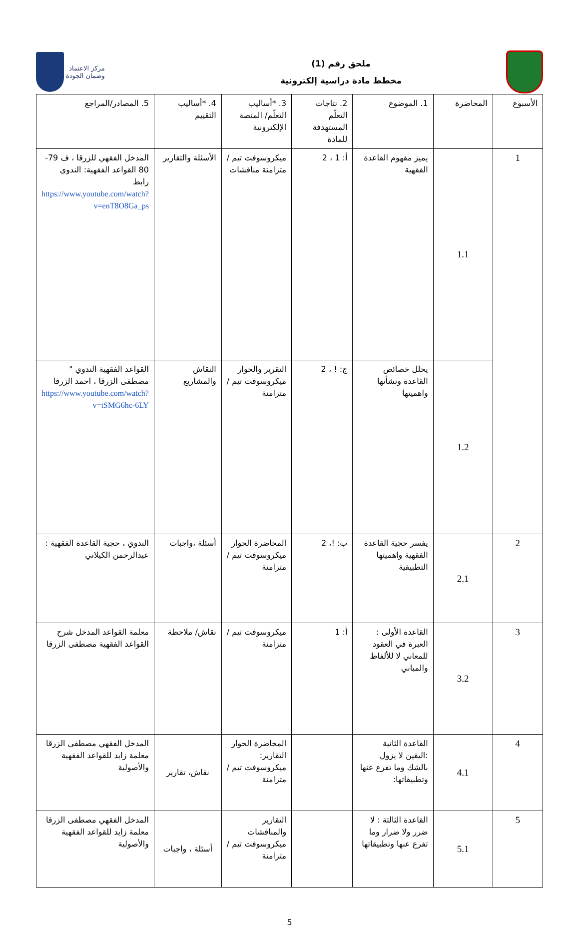مركز الاعتماد
وضمان الجودة
ملحق رقم (1)
مخطط مادة دراسية إلكترونية
| الأسبوع | المحاضرة | 1. الموضوع | 2. نتاجات التعلّم المستهدفة للمادة | 3. *أساليب التعلّم/ المنصة الإلكترونية | 4. *أساليب التقييم | 5. المصادر/المراجع |
| --- | --- | --- | --- | --- | --- | --- |
| 1 | 1.1 | يميز مفهوم القاعدة الفقهية | أ: 1 ، 2 | ميكروسوفت تيم / متزامنة مناقشات | الأسئلة والتقارير | المدخل الفقهي للزرقا ، ف 79-80 القواعد الفقهية: الندوي رابط https://www.youtube.com/watch?v=enT8O8Ga_ps |
| | 1.2 | يحلل خصائص القاعدة ونشأتها واهميتها | ج: ! ، 2 | التقرير والحوار ميكروسوفت تيم / متزامنة | النقاش والمشاريع | القواعد الفقهية الندوي " مصطفى الزرقا ، احمد الزرقا https://www.youtube.com/watch?v=tSMG6hc-6LY |
| 2 | 2.1 | يفسر حجية القاعدة الفقهية واهميتها التطبيقية | ب: !، 2 | المحاضرة الحوار ميكروسوفت تيم / متزامنة | أسئلة ،واجبات | الندوي ، حجية القاعدة الفقهية : عبدالرحمن الكيلاني |
| 3 | 3.2 | القاعدة الأولى : العبرة في العقود للمعاني لا للألفاظ والمباني | أ: 1 | ميكروسوفت تيم / متزامنة | نقاش/ ملاحظة | معلمة القواعد المدخل شرح القواعد الفقهية مصطفى الزرقا |
| 4 | 4.1 | القاعدة الثانية :اليقين لا يزول بالشك وما تفرع عنها وتطبيقاتها: | | المحاضرة الحوار التقارير: ميكروسوفت تيم / متزامنة | نقاش، تقارير | المدخل الفقهي مصطفى الزرقا معلمة زايد للقواعد الفقهية والأصولية |
| 5 | 5.1 | القاعدة الثالثة : لا ضرر ولا ضرار وما تفرع عنها وتطبيقاتها | | التقارير والمناقشات ميكروسوفت تيم / متزامنة | أسئلة ، واجبات | المدخل الفقهي مصطفى الزرقا معلمة زايد للقواعد الفقهية والأصولية |
5